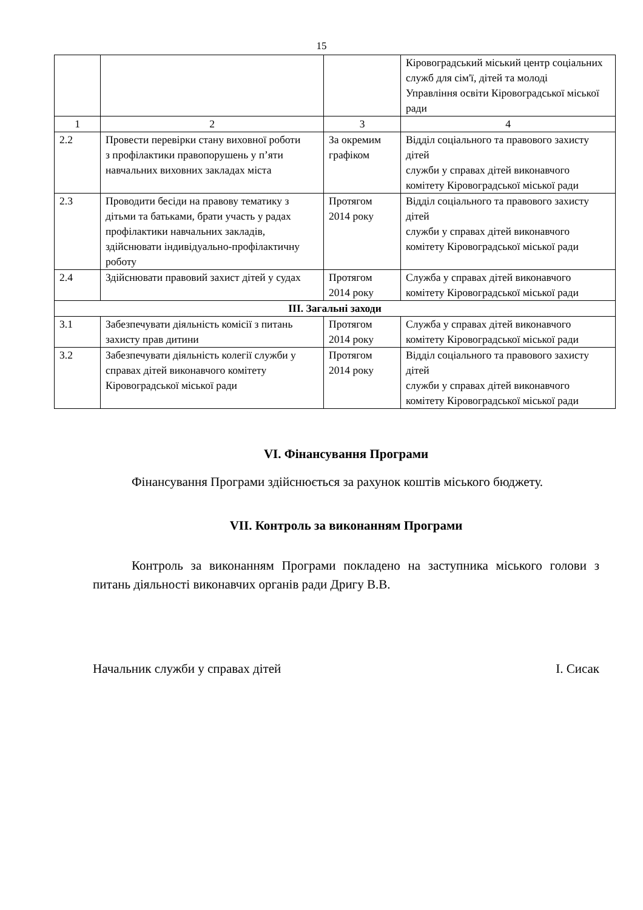15
| | | | Кіровоградський міський центр соціальних служб для сім'ї, дітей та молоді Управління освіти Кіровоградської міської ради |
| 1 | 2 | 3 | 4 |
| 2.2 | Провести перевірки стану виховної роботи з профілактики правопорушень у п’яти навчальних виховних закладах міста | За окремим графіком | Відділ соціального та правового захисту дітей служби у справах дітей виконавчого комітету Кіровоградської міської ради |
| 2.3 | Проводити бесіди на правову тематику з дітьми та батьками, брати участь у радах профілактики навчальних закладів, здійснювати індивідуально-профілактичну роботу | Протягом 2014 року | Відділ соціального та правового захисту дітей служби у справах дітей виконавчого комітету Кіровоградської міської ради |
| 2.4 | Здійснювати правовий захист дітей у судах | Протягом 2014 року | Служба у справах дітей виконавчого комітету Кіровоградської міської ради |
| III. Загальні заходи | | | |
| 3.1 | Забезпечувати діяльність комісії з питань захисту прав дитини | Протягом 2014 року | Служба у справах дітей виконавчого комітету Кіровоградської міської ради |
| 3.2 | Забезпечувати діяльність колегії служби у справах дітей виконавчого комітету Кіровоградської міської ради | Протягом 2014 року | Відділ соціального та правового захисту дітей служби у справах дітей виконавчого комітету Кіровоградської міської ради |
VI. Фінансування Програми
Фінансування Програми здійснюється за рахунок коштів міського бюджету.
VII. Контроль за виконанням Програми
Контроль за виконанням Програми покладено на заступника міського голови з питань діяльності виконавчих органів ради Дригу В.В.
Начальник служби у справах дітей І. Сисак